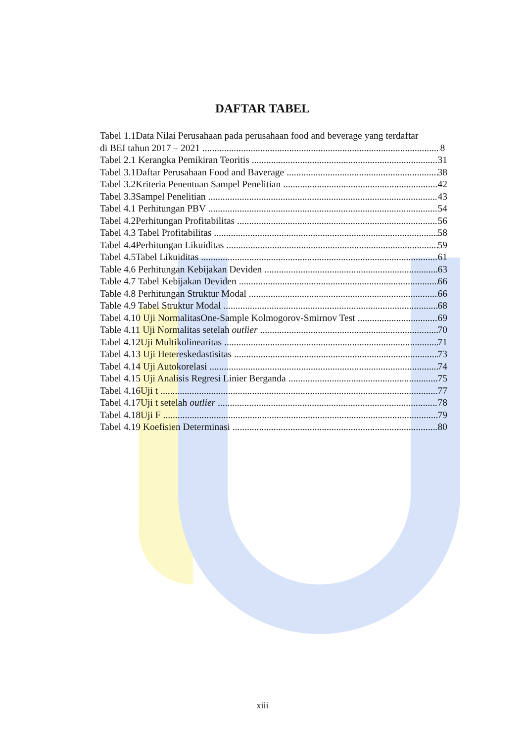DAFTAR TABEL
Tabel 1.1Data Nilai Perusahaan pada perusahaan food and beverage yang terdaftar
di BEI tahun 2017 – 2021 8
Tabel 2.1 Kerangka Pemikiran Teoritis 31
Tabel 3.1Daftar Perusahaan Food and Baverage 38
Tabel 3.2Kriteria Penentuan Sampel Penelitian 42
Tabel 3.3Sampel Penelitian 43
Tabel 4.1 Perhitungan PBV 54
Tabel 4.2Perhitungan Profitabilitas 56
Tabel 4.3 Tabel Profitabilitas 58
Tabel 4.4Perhitungan Likuiditas 59
Tabel 4.5Tabel Likuiditas 61
Table 4.6 Perhitungan Kebijakan Deviden 63
Table 4.7 Tabel Kebijakan Deviden 66
Table 4.8 Perhitungan Struktur Modal 66
Table 4.9 Tabel Struktur Modal 68
Tabel 4.10 Uji NormalitasOne-Sample Kolmogorov-Smirnov Test 69
Table 4.11 Uji Normalitas setelah outlier 70
Tabel 4.12Uji Multikolinearitas 71
Tabel 4.13 Uji Hetereskedastisitas 73
Tabel 4.14 Uji Autokorelasi 74
Tabel 4.15 Uji Analisis Regresi Linier Berganda 75
Tabel 4.16Uji t 77
Tabel 4.17Uji t setelah outlier 78
Tabel 4.18Uji F 79
Tabel 4.19 Koefisien Determinasi 80
xiii